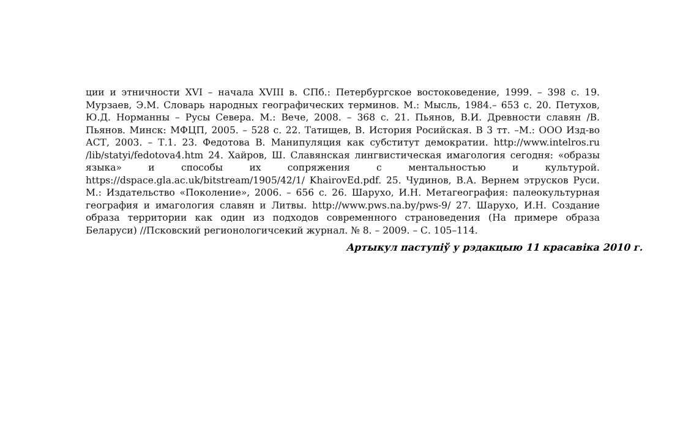ции и этничности XVI – начала XVIII в. СПб.: Петербургское востоковедение, 1999. – 398 с. 19. Мурзаев, Э.М. Словарь народных географических терминов. М.: Мысль, 1984.– 653 с. 20. Петухов, Ю.Д. Норманны – Русы Севера. М.: Вече, 2008. – 368 с. 21. Пьянов, В.И. Древности славян /В. Пьянов. Минск: МФЦП, 2005. – 528 с. 22. Татищев, В. История Росийская. В 3 тт. –М.: ООО Изд-во АСТ, 2003. – Т.1. 23. Федотова В. Манипуляция как субститут демократии. http://www.intelros.ru /lib/statyi/fedotova4.htm 24. Хайров, Ш. Славянская лингвистическая имагология сегодня: «образы языка» и способы их сопряжения с ментальностью и культурой. https://dspace.gla.ac.uk/bitstream/1905/42/1/ KhairovEd.pdf. 25. Чудинов, В.А. Вернем этрусков Руси. М.: Издательство «Поколение», 2006. – 656 с. 26. Шарухо, И.Н. Метагеография: палеокультурная география и имагология славян и Литвы. http://www.pws.na.by/pws-9/ 27. Шарухо, И.Н. Создание образа территории как один из подходов современного страноведения (На примере образа Беларуси) //Псковский регионологичсекий журнал. № 8. – 2009. – С. 105–114.
Артыкул паступіў у рэдакцыю 11 красавіка 2010 г.